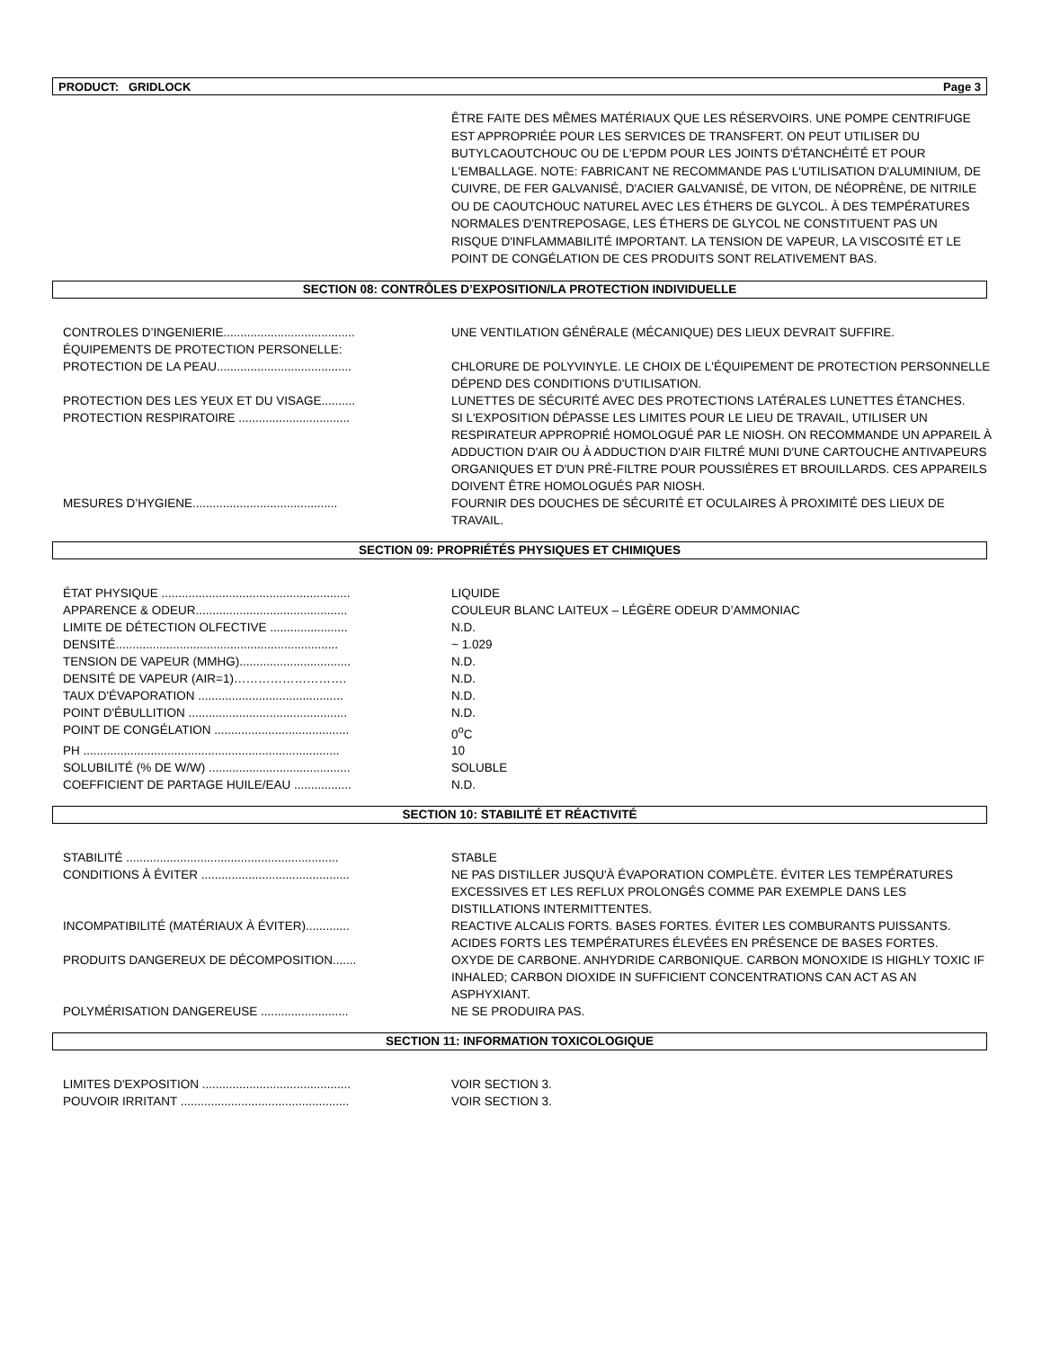PRODUCT: GRIDLOCK Page 3
ÊTRE FAITE DES MÊMES MATÉRIAUX QUE LES RÉSERVOIRS. UNE POMPE CENTRIFUGE EST APPROPRIÉE POUR LES SERVICES DE TRANSFERT. ON PEUT UTILISER DU BUTYLCAOUTCHOUC OU DE L'EPDM POUR LES JOINTS D'ÉTANCHÉITÉ ET POUR L'EMBALLAGE. NOTE: FABRICANT NE RECOMMANDE PAS L'UTILISATION D'ALUMINIUM, DE CUIVRE, DE FER GALVANISÉ, D'ACIER GALVANISÉ, DE VITON, DE NÉOPRÈNE, DE NITRILE OU DE CAOUTCHOUC NATUREL AVEC LES ÉTHERS DE GLYCOL. À DES TEMPÉRATURES NORMALES D'ENTREPOSAGE, LES ÉTHERS DE GLYCOL NE CONSTITUENT PAS UN RISQUE D'INFLAMMABILITÉ IMPORTANT. LA TENSION DE VAPEUR, LA VISCOSITÉ ET LE POINT DE CONGÉLATION DE CES PRODUITS SONT RELATIVEMENT BAS.
SECTION 08: CONTRÔLES D’EXPOSITION/LA PROTECTION INDIVIDUELLE
| CONTROLES D’INGENIERIE....................................... | UNE VENTILATION GÉNÉRALE (MÉCANIQUE) DES LIEUX DEVRAIT SUFFIRE. |
| ÉQUIPEMENTS DE PROTECTION PERSONELLE: | |
| PROTECTION DE LA PEAU........................................ | CHLORURE DE POLYVINYLE. LE CHOIX DE L'ÉQUIPEMENT DE PROTECTION PERSONNELLE DÉPEND DES CONDITIONS D'UTILISATION. |
| PROTECTION DES LES YEUX ET DU VISAGE.......... | LUNETTES DE SÉCURITÉ AVEC DES PROTECTIONS LATÉRALES LUNETTES ÉTANCHES. |
| PROTECTION RESPIRATOIRE ................................. | SI L'EXPOSITION DÉPASSE LES LIMITES POUR LE LIEU DE TRAVAIL, UTILISER UN RESPIRATEUR APPROPRIÉ HOMOLOGUÉ PAR LE NIOSH. ON RECOMMANDE UN APPAREIL À ADDUCTION D'AIR OU À ADDUCTION D'AIR FILTRÉ MUNI D'UNE CARTOUCHE ANTIVAPEURS ORGANIQUES ET D'UN PRÉ-FILTRE POUR POUSSIÈRES ET BROUILLARDS. CES APPAREILS DOIVENT ÊTRE HOMOLOGUÉS PAR NIOSH. |
| MESURES D’HYGIENE........................................... | FOURNIR DES DOUCHES DE SÉCURITÉ ET OCULAIRES À PROXIMITÉ DES LIEUX DE TRAVAIL. |
SECTION 09: PROPRIÉTÉS PHYSIQUES ET CHIMIQUES
| ÉTAT PHYSIQUE ........................................................ | LIQUIDE |
| APPARENCE & ODEUR............................................. | COULEUR BLANC LAITEUX – LÉGÈRE ODEUR D’AMMONIAC |
| LIMITE DE DÉTECTION OLFECTIVE ....................... | N.D. |
| DENSITÉ.................................................................. | ~ 1.029 |
| TENSION DE VAPEUR (MMHG)................................. | N.D. |
| DENSITÉ DE VAPEUR (AIR=1)………………………. | N.D. |
| TAUX D'ÉVAPORATION ........................................... | N.D. |
| POINT D'ÉBULLITION ............................................... | N.D. |
| POINT DE CONGÉLATION ........................................ | 0<sup>o</sup>C |
| PH ............................................................................ | 10 |
| SOLUBILITÉ (% DE W/W) .......................................... | SOLUBLE |
| COEFFICIENT DE PARTAGE HUILE/EAU ................. | N.D. |
SECTION 10: STABILITÉ ET RÉACTIVITÉ
| STABILITÉ ............................................................... | STABLE |
| CONDITIONS À ÉVITER ............................................ | NE PAS DISTILLER JUSQU'À ÉVAPORATION COMPLÈTE. ÉVITER LES TEMPÉRATURES EXCESSIVES ET LES REFLUX PROLONGÉS COMME PAR EXEMPLE DANS LES DISTILLATIONS INTERMITTENTES. |
| INCOMPATIBILITÉ (MATÉRIAUX À ÉVITER)............. | REACTIVE ALCALIS FORTS. BASES FORTES. ÉVITER LES COMBURANTS PUISSANTS. ACIDES FORTS LES TEMPÉRATURES ÉLEVÉES EN PRÉSENCE DE BASES FORTES. |
| PRODUITS DANGEREUX DE DÉCOMPOSITION....... | OXYDE DE CARBONE. ANHYDRIDE CARBONIQUE. CARBON MONOXIDE IS HIGHLY TOXIC IF INHALED; CARBON DIOXIDE IN SUFFICIENT CONCENTRATIONS CAN ACT AS AN ASPHYXIANT. |
| POLYMÉRISATION DANGEREUSE .......................... | NE SE PRODUIRA PAS. |
SECTION 11: INFORMATION TOXICOLOGIQUE
| LIMITES D'EXPOSITION ............................................ | VOIR SECTION 3. |
| POUVOIR IRRITANT .................................................. | VOIR SECTION 3. |